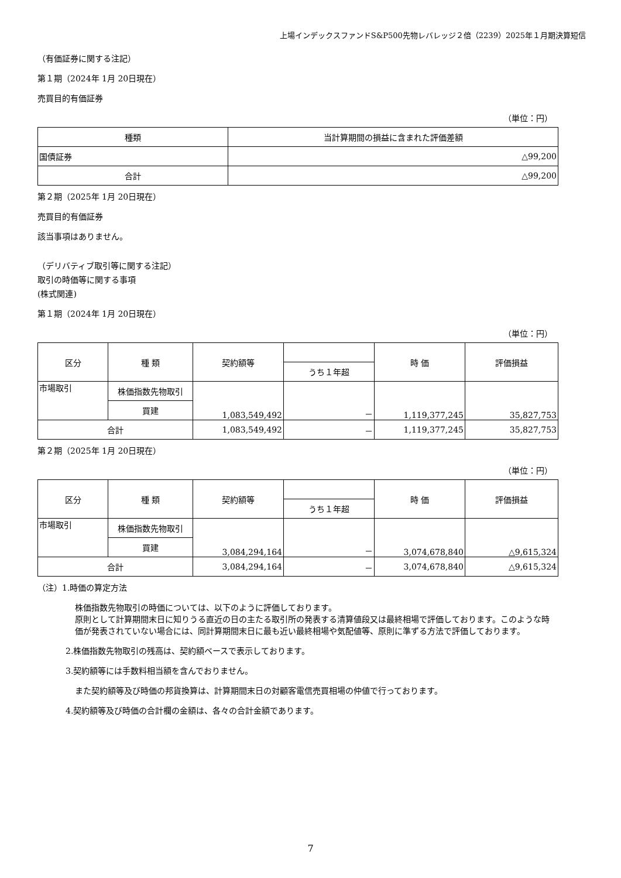上場インデックスファンドS&P500先物レバレッジ２倍（2239）2025年１月期決算短信
（有価証券に関する注記）
第１期（2024年 1月 20日現在）
売買目的有価証券
（単位：円）
| 種類 | 当計算期間の損益に含まれた評価差額 |
| --- | --- |
| 国債証券 | △99,200 |
| 合計 | △99,200 |
第２期（2025年 1月 20日現在）
売買目的有価証券
該当事項はありません。
（デリバティブ取引等に関する注記）
取引の時価等に関する事項
(株式関連)
第１期（2024年 1月 20日現在）
（単位：円）
| 区分 | 種 類 | 契約額等 | | 時 価 | 評価損益 |
| --- | --- | --- | --- | --- | --- |
| | | | うち１年超 | | |
| 市場取引 | 株価指数先物取引 | 1,083,549,492 | － | 1,119,377,245 | 35,827,753 |
| | 買建 | | | | |
| 合計 | | 1,083,549,492 | － | 1,119,377,245 | 35,827,753 |
第２期（2025年 1月 20日現在）
（単位：円）
| 区分 | 種 類 | 契約額等 | | 時 価 | 評価損益 |
| --- | --- | --- | --- | --- | --- |
| | | | うち１年超 | | |
| 市場取引 | 株価指数先物取引 | 3,084,294,164 | － | 3,074,678,840 | △9,615,324 |
| | 買建 | | | | |
| 合計 | | 3,084,294,164 | － | 3,074,678,840 | △9,615,324 |
（注）1.時価の算定方法
株価指数先物取引の時価については、以下のように評価しております。
原則として計算期間末日に知りうる直近の日の主たる取引所の発表する清算値段又は最終相場で評価しております。このような時価が発表されていない場合には、同計算期間末日に最も近い最終相場や気配値等、原則に準ずる方法で評価しております。
2.株価指数先物取引の残高は、契約額ベースで表示しております。
3.契約額等には手数料相当額を含んでおりません。
また契約額等及び時価の邦貨換算は、計算期間末日の対顧客電信売買相場の仲値で行っております。
4.契約額等及び時価の合計欄の金額は、各々の合計金額であります。
7